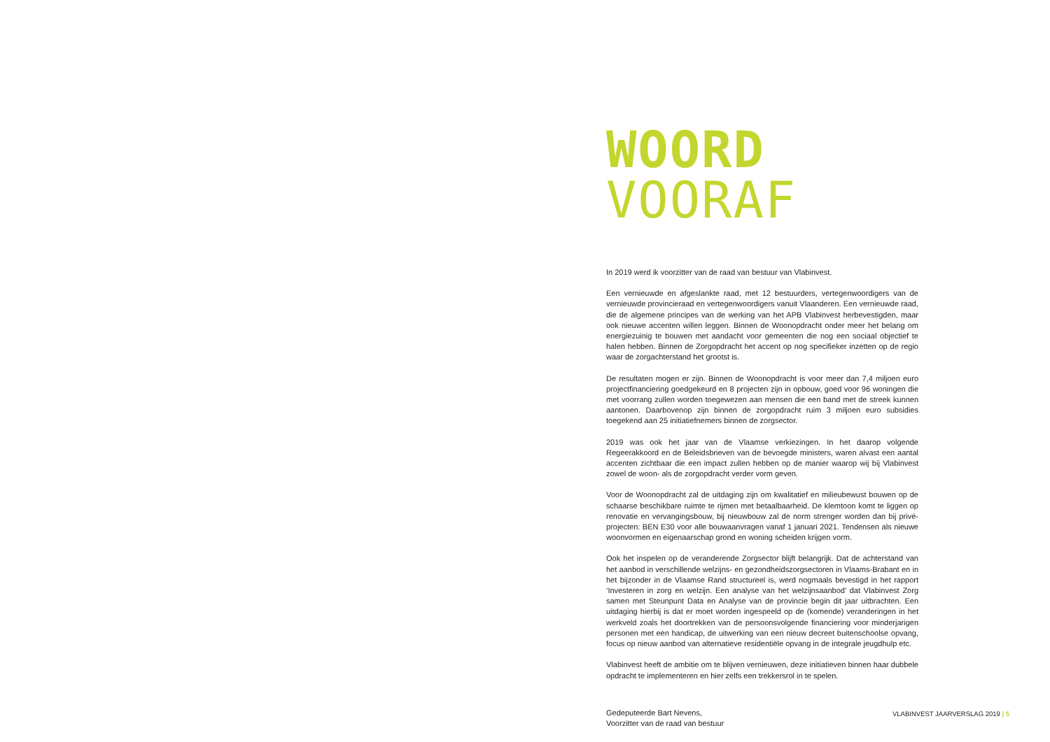WOORD VOORAF
In 2019 werd ik voorzitter van de raad van bestuur van Vlabinvest.
Een vernieuwde en afgeslankte raad, met 12 bestuurders, vertegenwoordigers van de vernieuwde provincieraad en vertegenwoordigers vanuit Vlaanderen. Een vernieuwde raad, die de algemene principes van de werking van het APB Vlabinvest herbevestigden, maar ook nieuwe accenten willen leggen. Binnen de Woonopdracht onder meer het belang om energiezuinig te bouwen met aandacht voor gemeenten die nog een sociaal objectief te halen hebben. Binnen de Zorgopdracht het accent op nog specifieker inzetten op de regio waar de zorgachterstand het grootst is.
De resultaten mogen er zijn. Binnen de Woonopdracht is voor meer dan 7,4 miljoen euro projectfinanciering goedgekeurd en 8 projecten zijn in opbouw, goed voor 96 woningen die met voorrang zullen worden toegewezen aan mensen die een band met de streek kunnen aantonen. Daarbovenop zijn binnen de zorgopdracht ruim 3 miljoen euro subsidies toegekend aan 25 initiatiefnemers binnen de zorgsector.
2019 was ook het jaar van de Vlaamse verkiezingen. In het daarop volgende Regeerakkoord en de Beleidsbrieven van de bevoegde ministers, waren alvast een aantal accenten zichtbaar die een impact zullen hebben op de manier waarop wij bij Vlabinvest zowel de woon- als de zorgopdracht verder vorm geven.
Voor de Woonopdracht zal de uitdaging zijn om kwalitatief en milieubewust bouwen op de schaarse beschikbare ruimte te rijmen met betaalbaarheid. De klemtoon komt te liggen op renovatie en vervangingsbouw, bij nieuwbouw zal de norm strenger worden dan bij privé-projecten: BEN E30 voor alle bouwaanvragen vanaf 1 januari 2021. Tendensen als nieuwe woonvormen en eigenaarschap grond en woning scheiden krijgen vorm.
Ook het inspelen op de veranderende Zorgsector blijft belangrijk. Dat de achterstand van het aanbod in verschillende welzijns- en gezondheidszorgsectoren in Vlaams-Brabant en in het bijzonder in de Vlaamse Rand structureel is, werd nogmaals bevestigd in het rapport ‘Investeren in zorg en welzijn. Een analyse van het welzijnsaanbod’ dat Vlabinvest Zorg samen met Steunpunt Data en Analyse van de provincie begin dit jaar uitbrachten. Een uitdaging hierbij is dat er moet worden ingespeeld op de (komende) veranderingen in het werkveld zoals het doortrekken van de persoonsvolgende financiering voor minderjarigen personen met een handicap, de uitwerking van een nieuw decreet buitenschoolse opvang, focus op nieuw aanbod van alternatieve residentiële opvang in de integrale jeugdhulp etc.
Vlabinvest heeft de ambitie om te blijven vernieuwen, deze initiatieven binnen haar dubbele opdracht te implementeren en hier zelfs een trekkersrol in te spelen.
Gedeputeerde Bart Nevens,
Voorzitter van de raad van bestuur
VLABINVEST JAARVERSLAG 2019 | 5